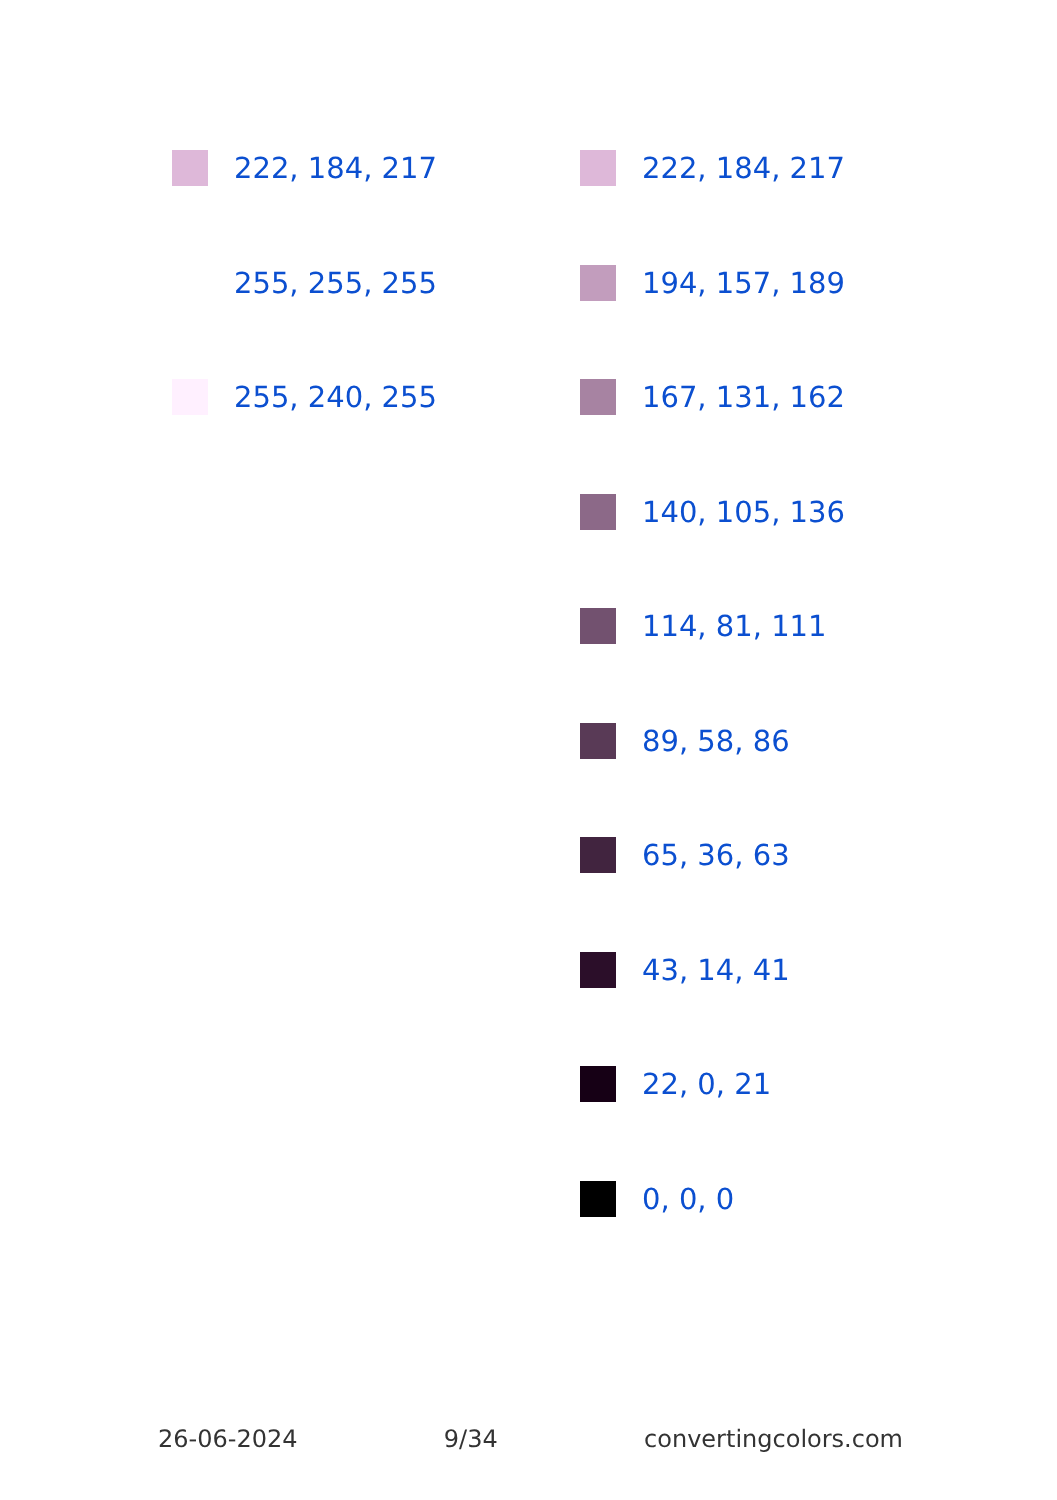222, 184, 217
255, 255, 255
255, 240, 255
222, 184, 217
194, 157, 189
167, 131, 162
140, 105, 136
114, 81, 111
89, 58, 86
65, 36, 63
43, 14, 41
22, 0, 21
0, 0, 0
26-06-2024 9/34 convertingcolors.com